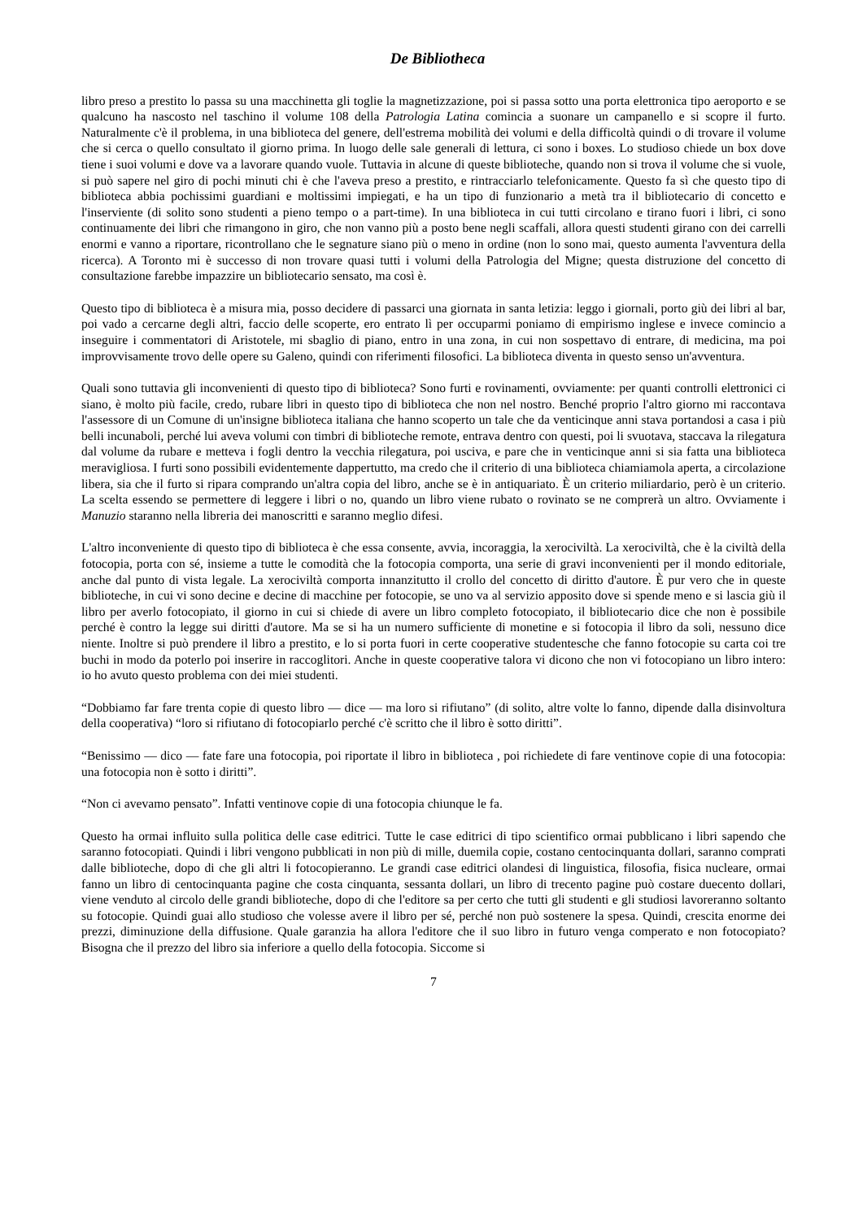De Bibliotheca
libro preso a prestito lo passa su una macchinetta gli toglie la magnetizzazione, poi si passa sotto una porta elettronica tipo aeroporto e se qualcuno ha nascosto nel taschino il volume 108 della Patrologia Latina comincia a suonare un campanello e si scopre il furto. Naturalmente c'è il problema, in una biblioteca del genere, dell'estrema mobilità dei volumi e della difficoltà quindi o di trovare il volume che si cerca o quello consultato il giorno prima. In luogo delle sale generali di lettura, ci sono i boxes. Lo studioso chiede un box dove tiene i suoi volumi e dove va a lavorare quando vuole. Tuttavia in alcune di queste biblioteche, quando non si trova il volume che si vuole, si può sapere nel giro di pochi minuti chi è che l'aveva preso a prestito, e rintracciarlo telefonicamente. Questo fa sì che questo tipo di biblioteca abbia pochissimi guardiani e moltissimi impiegati, e ha un tipo di funzionario a metà tra il bibliotecario di concetto e l'inserviente (di solito sono studenti a pieno tempo o a part-time). In una biblioteca in cui tutti circolano e tirano fuori i libri, ci sono continuamente dei libri che rimangono in giro, che non vanno più a posto bene negli scaffali, allora questi studenti girano con dei carrelli enormi e vanno a riportare, ricontrollano che le segnature siano più o meno in ordine (non lo sono mai, questo aumenta l'avventura della ricerca). A Toronto mi è successo di non trovare quasi tutti i volumi della Patrologia del Migne; questa distruzione del concetto di consultazione farebbe impazzire un bibliotecario sensato, ma così è.
Questo tipo di biblioteca è a misura mia, posso decidere di passarci una giornata in santa letizia: leggo i giornali, porto giù dei libri al bar, poi vado a cercarne degli altri, faccio delle scoperte, ero entrato lì per occuparmi poniamo di empirismo inglese e invece comincio a inseguire i commentatori di Aristotele, mi sbaglio di piano, entro in una zona, in cui non sospettavo di entrare, di medicina, ma poi improvvisamente trovo delle opere su Galeno, quindi con riferimenti filosofici. La biblioteca diventa in questo senso un'avventura.
Quali sono tuttavia gli inconvenienti di questo tipo di biblioteca? Sono furti e rovinamenti, ovviamente: per quanti controlli elettronici ci siano, è molto più facile, credo, rubare libri in questo tipo di biblioteca che non nel nostro. Benché proprio l'altro giorno mi raccontava l'assessore di un Comune di un'insigne biblioteca italiana che hanno scoperto un tale che da venticinque anni stava portandosi a casa i più belli incunaboli, perché lui aveva volumi con timbri di biblioteche remote, entrava dentro con questi, poi li svuotava, staccava la rilegatura dal volume da rubare e metteva i fogli dentro la vecchia rilegatura, poi usciva, e pare che in venticinque anni si sia fatta una biblioteca meravigliosa. I furti sono possibili evidentemente dappertutto, ma credo che il criterio di una biblioteca chiamiamola aperta, a circolazione libera, sia che il furto si ripara comprando un'altra copia del libro, anche se è in antiquariato. È un criterio miliardario, però è un criterio. La scelta essendo se permettere di leggere i libri o no, quando un libro viene rubato o rovinato se ne comprerà un altro. Ovviamente i Manuzio staranno nella libreria dei manoscritti e saranno meglio difesi.
L'altro inconveniente di questo tipo di biblioteca è che essa consente, avvia, incoraggia, la xerociviltà. La xerociviltà, che è la civiltà della fotocopia, porta con sé, insieme a tutte le comodità che la fotocopia comporta, una serie di gravi inconvenienti per il mondo editoriale, anche dal punto di vista legale. La xerociviltà comporta innanzitutto il crollo del concetto di diritto d'autore. È pur vero che in queste biblioteche, in cui vi sono decine e decine di macchine per fotocopie, se uno va al servizio apposito dove si spende meno e si lascia giù il libro per averlo fotocopiato, il giorno in cui si chiede di avere un libro completo fotocopiato, il bibliotecario dice che non è possibile perché è contro la legge sui diritti d'autore. Ma se si ha un numero sufficiente di monetine e si fotocopia il libro da soli, nessuno dice niente. Inoltre si può prendere il libro a prestito, e lo si porta fuori in certe cooperative studentesche che fanno fotocopie su carta coi tre buchi in modo da poterlo poi inserire in raccoglitori. Anche in queste cooperative talora vi dicono che non vi fotocopiano un libro intero: io ho avuto questo problema con dei miei studenti.
“Dobbiamo far fare trenta copie di questo libro — dice — ma loro si rifiutano” (di solito, altre volte lo fanno, dipende dalla disinvoltura della cooperativa) “loro si rifiutano di fotocopiarlo perché c'è scritto che il libro è sotto diritti”.
“Benissimo — dico — fate fare una fotocopia, poi riportate il libro in biblioteca , poi richiedete di fare ventinove copie di una fotocopia: una fotocopia non è sotto i diritti”.
“Non ci avevamo pensato”. Infatti ventinove copie di una fotocopia chiunque le fa.
Questo ha ormai influito sulla politica delle case editrici. Tutte le case editrici di tipo scientifico ormai pubblicano i libri sapendo che saranno fotocopiati. Quindi i libri vengono pubblicati in non più di mille, duemila copie, costano centocinquanta dollari, saranno comprati dalle biblioteche, dopo di che gli altri li fotocopieranno. Le grandi case editrici olandesi di linguistica, filosofia, fisica nucleare, ormai fanno un libro di centocinquanta pagine che costa cinquanta, sessanta dollari, un libro di trecento pagine può costare duecento dollari, viene venduto al circolo delle grandi biblioteche, dopo di che l'editore sa per certo che tutti gli studenti e gli studiosi lavoreranno soltanto su fotocopie. Quindi guai allo studioso che volesse avere il libro per sé, perché non può sostenere la spesa. Quindi, crescita enorme dei prezzi, diminuzione della diffusione. Quale garanzia ha allora l'editore che il suo libro in futuro venga comperato e non fotocopiato? Bisogna che il prezzo del libro sia inferiore a quello della fotocopia. Siccome si
7